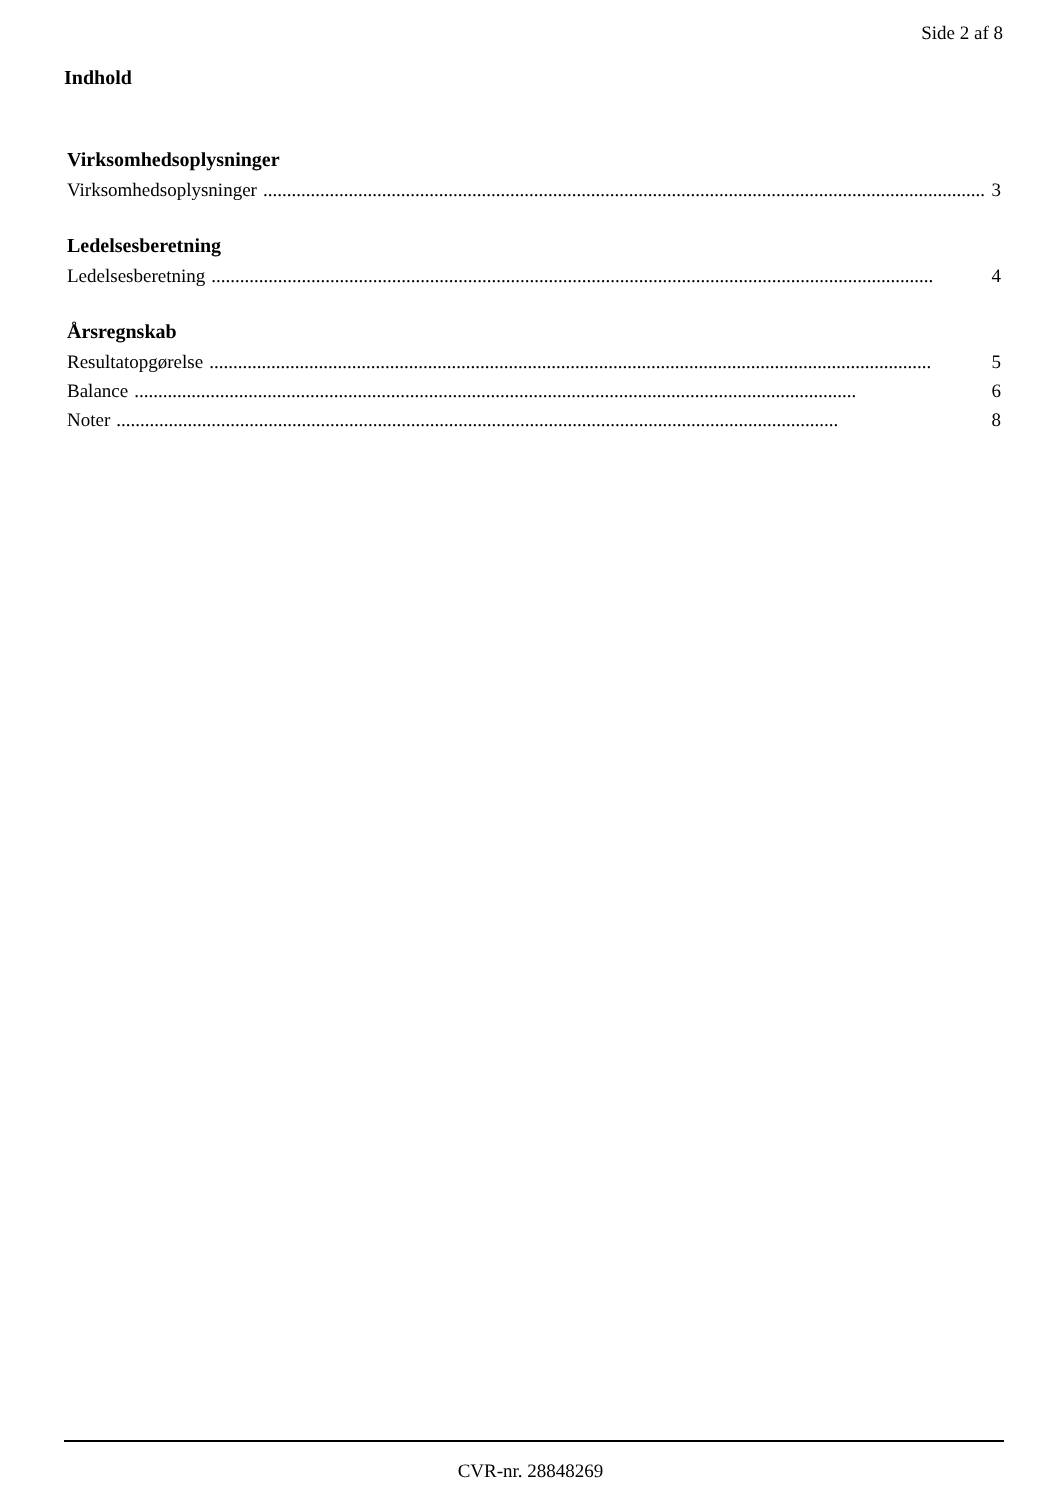Side 2 af 8
Indhold
Virksomhedsoplysninger
Virksomhedsoplysninger........................................................................................................................................................ 3
Ledelsesberetning
Ledelsesberetning........................................................................................................................................................ 4
Årsregnskab
Resultatopgørelse........................................................................................................................................................ 5
Balance........................................................................................................................................................ 6
Noter........................................................................................................................................................ 8
CVR-nr. 28848269